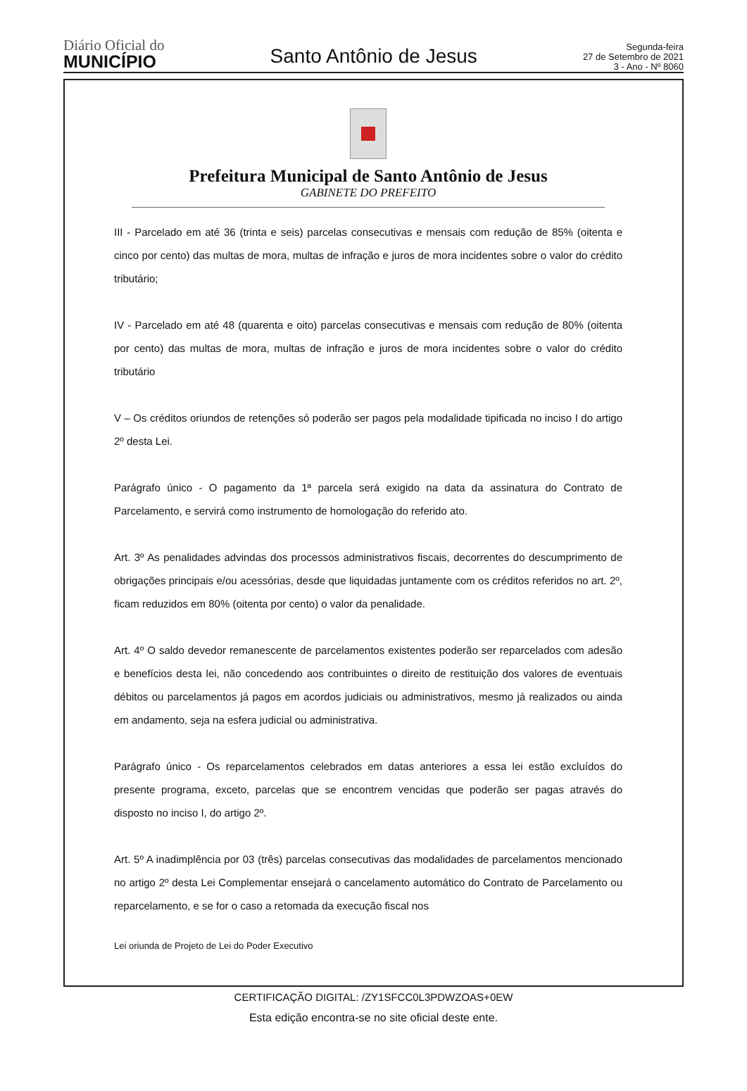Diário Oficial do
MUNICÍPIO
Santo Antônio de Jesus
Segunda-feira
27 de Setembro de 2021
3 - Ano - Nº 8060
Prefeitura Municipal de Santo Antônio de Jesus
GABINETE DO PREFEITO
III - Parcelado em até 36 (trinta e seis) parcelas consecutivas e mensais com redução de 85% (oitenta e cinco por cento) das multas de mora, multas de infração e juros de mora incidentes sobre o valor do crédito tributário;
IV - Parcelado em até 48 (quarenta e oito) parcelas consecutivas e mensais com redução de 80% (oitenta por cento) das multas de mora, multas de infração e juros de mora incidentes sobre o valor do crédito tributário
V – Os créditos oriundos de retenções só poderão ser pagos pela modalidade tipificada no inciso I do artigo 2º desta Lei.
Parágrafo único - O pagamento da 1ª parcela será exigido na data da assinatura do Contrato de Parcelamento, e servirá como instrumento de homologação do referido ato.
Art. 3º As penalidades advindas dos processos administrativos fiscais, decorrentes do descumprimento de obrigações principais e/ou acessórias, desde que liquidadas juntamente com os créditos referidos no art. 2º, ficam reduzidos em 80% (oitenta por cento) o valor da penalidade.
Art. 4º O saldo devedor remanescente de parcelamentos existentes poderão ser reparcelados com adesão e benefícios desta lei, não concedendo aos contribuintes o direito de restituição dos valores de eventuais débitos ou parcelamentos já pagos em acordos judiciais ou administrativos, mesmo já realizados ou ainda em andamento, seja na esfera judicial ou administrativa.
Parágrafo único - Os reparcelamentos celebrados em datas anteriores a essa lei estão excluídos do presente programa, exceto, parcelas que se encontrem vencidas que poderão ser pagas através do disposto no inciso I, do artigo 2º.
Art. 5º A inadimplência por 03 (três) parcelas consecutivas das modalidades de parcelamentos mencionado no artigo 2º desta Lei Complementar ensejará o cancelamento automático do Contrato de Parcelamento ou reparcelamento, e se for o caso a retomada da execução fiscal nos
Lei oriunda de Projeto de Lei do Poder Executivo
CERTIFICAÇÃO DIGITAL: /ZY1SFCC0L3PDWZOAS+0EW
Esta edição encontra-se no site oficial deste ente.